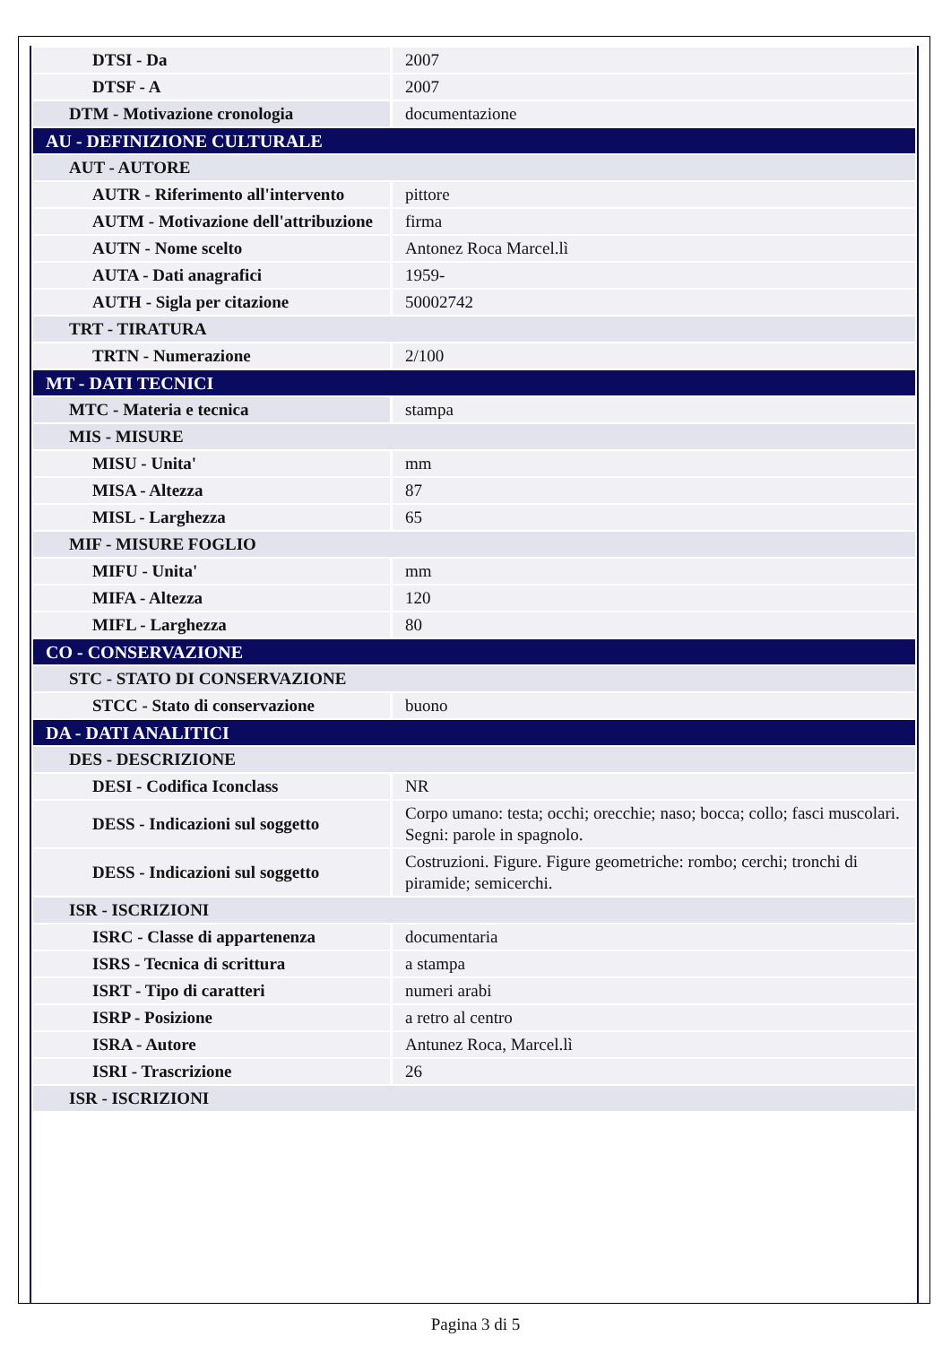| DTSI - Da | 2007 |
| DTSF - A | 2007 |
| DTM - Motivazione cronologia | documentazione |
| AU - DEFINIZIONE CULTURALE | |
| AUT - AUTORE | |
| AUTR - Riferimento all'intervento | pittore |
| AUTM - Motivazione dell'attribuzione | firma |
| AUTN - Nome scelto | Antonez Roca Marcel.lì |
| AUTA - Dati anagrafici | 1959- |
| AUTH - Sigla per citazione | 50002742 |
| TRT - TIRATURA | |
| TRTN - Numerazione | 2/100 |
| MT - DATI TECNICI | |
| MTC - Materia e tecnica | stampa |
| MIS - MISURE | |
| MISU - Unita' | mm |
| MISA - Altezza | 87 |
| MISL - Larghezza | 65 |
| MIF - MISURE FOGLIO | |
| MIFU - Unita' | mm |
| MIFA - Altezza | 120 |
| MIFL - Larghezza | 80 |
| CO - CONSERVAZIONE | |
| STC - STATO DI CONSERVAZIONE | |
| STCC - Stato di conservazione | buono |
| DA - DATI ANALITICI | |
| DES - DESCRIZIONE | |
| DESI - Codifica Iconclass | NR |
| DESS - Indicazioni sul soggetto | Corpo umano: testa; occhi; orecchie; naso; bocca; collo; fasci muscolari. Segni: parole in spagnolo. |
| DESS - Indicazioni sul soggetto | Costruzioni. Figure. Figure geometriche: rombo; cerchi; tronchi di piramide; semicerchi. |
| ISR - ISCRIZIONI | |
| ISRC - Classe di appartenenza | documentaria |
| ISRS - Tecnica di scrittura | a stampa |
| ISRT - Tipo di caratteri | numeri arabi |
| ISRP - Posizione | a retro al centro |
| ISRA - Autore | Antunez Roca, Marcel.lì |
| ISRI - Trascrizione | 26 |
| ISR - ISCRIZIONI | |
Pagina 3 di 5